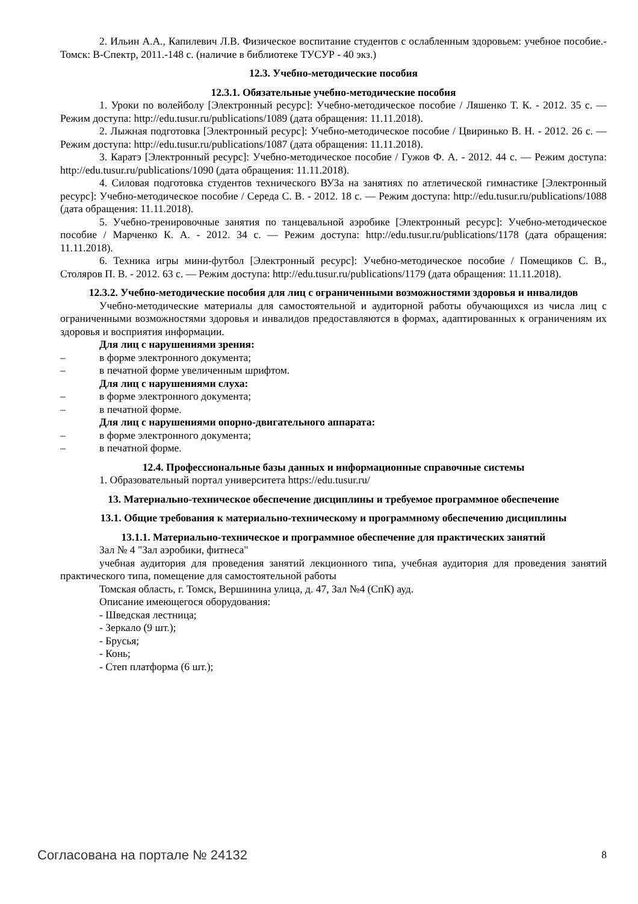2. Ильин А.А., Капилевич Л.В. Физическое воспитание студентов с ослабленным здоровьем: учебное пособие.- Томск: В-Спектр, 2011.-148 с. (наличие в библиотеке ТУСУР - 40 экз.)
12.3. Учебно-методические пособия
12.3.1. Обязательные учебно-методические пособия
1. Уроки по волейболу [Электронный ресурс]: Учебно-методическое пособие / Ляшенко Т. К. - 2012. 35 с. — Режим доступа: http://edu.tusur.ru/publications/1089 (дата обращения: 11.11.2018).
2. Лыжная подготовка [Электронный ресурс]: Учебно-методическое пособие / Цвиринько В. Н. - 2012. 26 с. — Режим доступа: http://edu.tusur.ru/publications/1087 (дата обращения: 11.11.2018).
3. Каратэ [Электронный ресурс]: Учебно-методическое пособие / Гужов Ф. А. - 2012. 44 с. — Режим доступа: http://edu.tusur.ru/publications/1090 (дата обращения: 11.11.2018).
4. Силовая подготовка студентов технического ВУЗа на занятиях по атлетической гимнастике [Электронный ресурс]: Учебно-методическое пособие / Середа С. В. - 2012. 18 с. — Режим доступа: http://edu.tusur.ru/publications/1088 (дата обращения: 11.11.2018).
5. Учебно-тренировочные занятия по танцевальной аэробике [Электронный ресурс]: Учебно-методическое пособие / Марченко К. А. - 2012. 34 с. — Режим доступа: http://edu.tusur.ru/publications/1178 (дата обращения: 11.11.2018).
6. Техника игры мини-футбол [Электронный ресурс]: Учебно-методическое пособие / Помещиков С. В., Столяров П. В. - 2012. 63 с. — Режим доступа: http://edu.tusur.ru/publications/1179 (дата обращения: 11.11.2018).
12.3.2. Учебно-методические пособия для лиц с ограниченными возможностями здоровья и инвалидов
Учебно-методические материалы для самостоятельной и аудиторной работы обучающихся из числа лиц с ограниченными возможностями здоровья и инвалидов предоставляются в формах, адаптированных к ограничениям их здоровья и восприятия информации.
Для лиц с нарушениями зрения:
– в форме электронного документа;
– в печатной форме увеличенным шрифтом.
Для лиц с нарушениями слуха:
– в форме электронного документа;
– в печатной форме.
Для лиц с нарушениями опорно-двигательного аппарата:
– в форме электронного документа;
– в печатной форме.
12.4. Профессиональные базы данных и информационные справочные системы
1. Образовательный портал университета https://edu.tusur.ru/
13. Материально-техническое обеспечение дисциплины и требуемое программное обеспечение
13.1. Общие требования к материально-техническому и программному обеспечению дисциплины
13.1.1. Материально-техническое и программное обеспечение для практических занятий
Зал № 4 "Зал аэробики, фитнеса"
учебная аудитория для проведения занятий лекционного типа, учебная аудитория для проведения занятий практического типа, помещение для самостоятельной работы
Томская область, г. Томск, Вершинина улица, д. 47, Зал №4 (СпК) ауд.
Описание имеющегося оборудования:
- Шведская лестница;
- Зеркало (9 шт.);
- Брусья;
- Конь;
- Степ платформа (6 шт.);
Согласована на портале № 24132 8